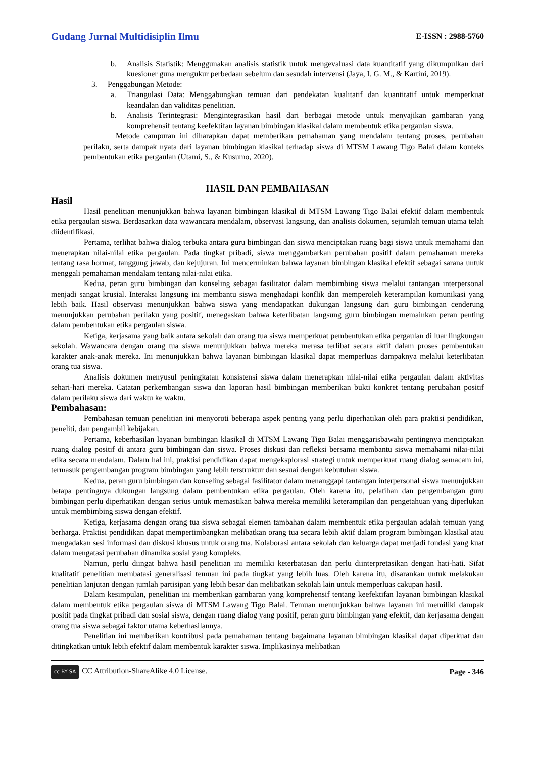Gudang Jurnal Multidisiplin Ilmu E-ISSN : 2988-5760
b. Analisis Statistik: Menggunakan analisis statistik untuk mengevaluasi data kuantitatif yang dikumpulkan dari kuesioner guna mengukur perbedaan sebelum dan sesudah intervensi (Jaya, I. G. M., & Kartini, 2019).
3. Penggabungan Metode:
a. Triangulasi Data: Menggabungkan temuan dari pendekatan kualitatif dan kuantitatif untuk memperkuat keandalan dan validitas penelitian.
b. Analisis Terintegrasi: Mengintegrasikan hasil dari berbagai metode untuk menyajikan gambaran yang komprehensif tentang keefektifan layanan bimbingan klasikal dalam membentuk etika pergaulan siswa.
Metode campuran ini diharapkan dapat memberikan pemahaman yang mendalam tentang proses, perubahan perilaku, serta dampak nyata dari layanan bimbingan klasikal terhadap siswa di MTSM Lawang Tigo Balai dalam konteks pembentukan etika pergaulan (Utami, S., & Kusumo, 2020).
HASIL DAN PEMBAHASAN
Hasil
Hasil penelitian menunjukkan bahwa layanan bimbingan klasikal di MTSM Lawang Tigo Balai efektif dalam membentuk etika pergaulan siswa. Berdasarkan data wawancara mendalam, observasi langsung, dan analisis dokumen, sejumlah temuan utama telah diidentifikasi.
Pertama, terlihat bahwa dialog terbuka antara guru bimbingan dan siswa menciptakan ruang bagi siswa untuk memahami dan menerapkan nilai-nilai etika pergaulan. Pada tingkat pribadi, siswa menggambarkan perubahan positif dalam pemahaman mereka tentang rasa hormat, tanggung jawab, dan kejujuran. Ini mencerminkan bahwa layanan bimbingan klasikal efektif sebagai sarana untuk menggali pemahaman mendalam tentang nilai-nilai etika.
Kedua, peran guru bimbingan dan konseling sebagai fasilitator dalam membimbing siswa melalui tantangan interpersonal menjadi sangat krusial. Interaksi langsung ini membantu siswa menghadapi konflik dan memperoleh keterampilan komunikasi yang lebih baik. Hasil observasi menunjukkan bahwa siswa yang mendapatkan dukungan langsung dari guru bimbingan cenderung menunjukkan perubahan perilaku yang positif, menegaskan bahwa keterlibatan langsung guru bimbingan memainkan peran penting dalam pembentukan etika pergaulan siswa.
Ketiga, kerjasama yang baik antara sekolah dan orang tua siswa memperkuat pembentukan etika pergaulan di luar lingkungan sekolah. Wawancara dengan orang tua siswa menunjukkan bahwa mereka merasa terlibat secara aktif dalam proses pembentukan karakter anak-anak mereka. Ini menunjukkan bahwa layanan bimbingan klasikal dapat memperluas dampaknya melalui keterlibatan orang tua siswa.
Analisis dokumen menyusul peningkatan konsistensi siswa dalam menerapkan nilai-nilai etika pergaulan dalam aktivitas sehari-hari mereka. Catatan perkembangan siswa dan laporan hasil bimbingan memberikan bukti konkret tentang perubahan positif dalam perilaku siswa dari waktu ke waktu.
Pembahasan:
Pembahasan temuan penelitian ini menyoroti beberapa aspek penting yang perlu diperhatikan oleh para praktisi pendidikan, peneliti, dan pengambil kebijakan.
Pertama, keberhasilan layanan bimbingan klasikal di MTSM Lawang Tigo Balai menggarisbawahi pentingnya menciptakan ruang dialog positif di antara guru bimbingan dan siswa. Proses diskusi dan refleksi bersama membantu siswa memahami nilai-nilai etika secara mendalam. Dalam hal ini, praktisi pendidikan dapat mengeksplorasi strategi untuk memperkuat ruang dialog semacam ini, termasuk pengembangan program bimbingan yang lebih terstruktur dan sesuai dengan kebutuhan siswa.
Kedua, peran guru bimbingan dan konseling sebagai fasilitator dalam menanggapi tantangan interpersonal siswa menunjukkan betapa pentingnya dukungan langsung dalam pembentukan etika pergaulan. Oleh karena itu, pelatihan dan pengembangan guru bimbingan perlu diperhatikan dengan serius untuk memastikan bahwa mereka memiliki keterampilan dan pengetahuan yang diperlukan untuk membimbing siswa dengan efektif.
Ketiga, kerjasama dengan orang tua siswa sebagai elemen tambahan dalam membentuk etika pergaulan adalah temuan yang berharga. Praktisi pendidikan dapat mempertimbangkan melibatkan orang tua secara lebih aktif dalam program bimbingan klasikal atau mengadakan sesi informasi dan diskusi khusus untuk orang tua. Kolaborasi antara sekolah dan keluarga dapat menjadi fondasi yang kuat dalam mengatasi perubahan dinamika sosial yang kompleks.
Namun, perlu diingat bahwa hasil penelitian ini memiliki keterbatasan dan perlu diinterpretasikan dengan hati-hati. Sifat kualitatif penelitian membatasi generalisasi temuan ini pada tingkat yang lebih luas. Oleh karena itu, disarankan untuk melakukan penelitian lanjutan dengan jumlah partisipan yang lebih besar dan melibatkan sekolah lain untuk memperluas cakupan hasil.
Dalam kesimpulan, penelitian ini memberikan gambaran yang komprehensif tentang keefektifan layanan bimbingan klasikal dalam membentuk etika pergaulan siswa di MTSM Lawang Tigo Balai. Temuan menunjukkan bahwa layanan ini memiliki dampak positif pada tingkat pribadi dan sosial siswa, dengan ruang dialog yang positif, peran guru bimbingan yang efektif, dan kerjasama dengan orang tua siswa sebagai faktor utama keberhasilannya.
Penelitian ini memberikan kontribusi pada pemahaman tentang bagaimana layanan bimbingan klasikal dapat diperkuat dan ditingkatkan untuk lebih efektif dalam membentuk karakter siswa. Implikasinya melibatkan
cc BY SA CC Attribution-ShareAlike 4.0 License. Page - 346